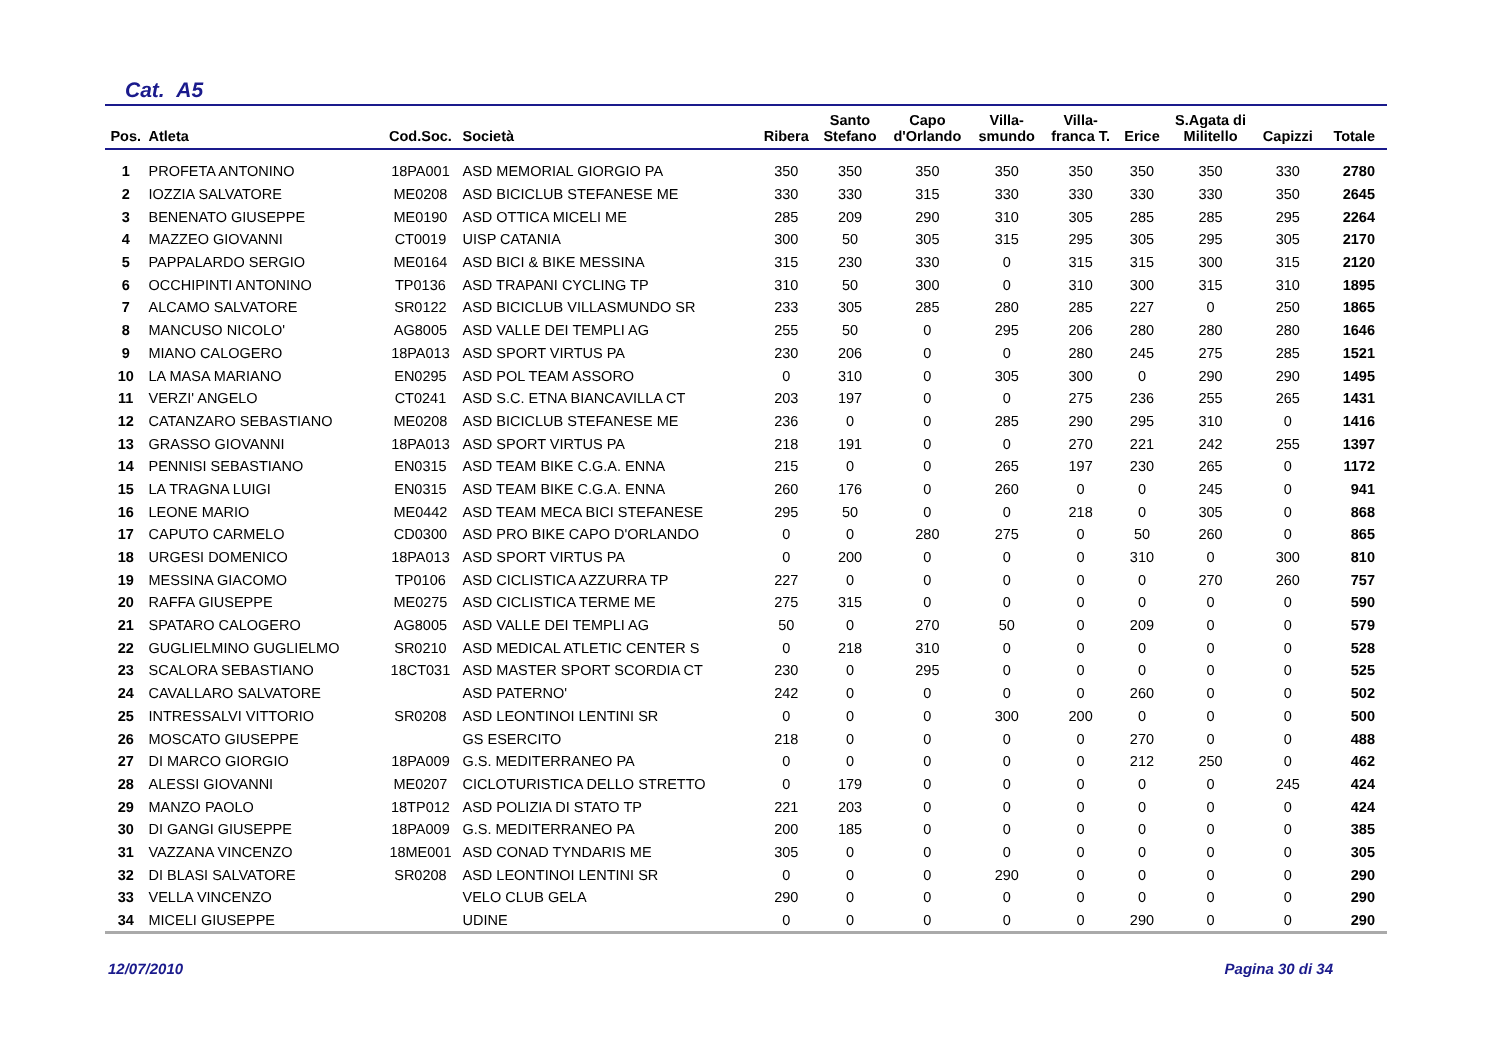Cat. A5
| Pos. | Atleta | Cod.Soc. | Società | Ribera | Santo Stefano | Capo d'Orlando | Villa- smundo | Villa- franca T. | Erice | S.Agata di Militello | Capizzi | Totale |
| --- | --- | --- | --- | --- | --- | --- | --- | --- | --- | --- | --- | --- |
| 1 | PROFETA ANTONINO | 18PA001 | ASD MEMORIAL GIORGIO PA | 350 | 350 | 350 | 350 | 350 | 350 | 350 | 330 | 2780 |
| 2 | IOZZIA SALVATORE | ME0208 | ASD BICICLUB STEFANESE ME | 330 | 330 | 315 | 330 | 330 | 330 | 330 | 350 | 2645 |
| 3 | BENENATO GIUSEPPE | ME0190 | ASD OTTICA MICELI ME | 285 | 209 | 290 | 310 | 305 | 285 | 285 | 295 | 2264 |
| 4 | MAZZEO GIOVANNI | CT0019 | UISP CATANIA | 300 | 50 | 305 | 315 | 295 | 305 | 295 | 305 | 2170 |
| 5 | PAPPALARDO SERGIO | ME0164 | ASD BICI & BIKE MESSINA | 315 | 230 | 330 | 0 | 315 | 315 | 300 | 315 | 2120 |
| 6 | OCCHIPINTI ANTONINO | TP0136 | ASD TRAPANI CYCLING TP | 310 | 50 | 300 | 0 | 310 | 300 | 315 | 310 | 1895 |
| 7 | ALCAMO SALVATORE | SR0122 | ASD BICICLUB VILLASMUNDO SR | 233 | 305 | 285 | 280 | 285 | 227 | 0 | 250 | 1865 |
| 8 | MANCUSO NICOLO' | AG8005 | ASD VALLE DEI TEMPLI AG | 255 | 50 | 0 | 295 | 206 | 280 | 280 | 280 | 1646 |
| 9 | MIANO CALOGERO | 18PA013 | ASD SPORT VIRTUS PA | 230 | 206 | 0 | 0 | 280 | 245 | 275 | 285 | 1521 |
| 10 | LA MASA MARIANO | EN0295 | ASD POL TEAM ASSORO | 0 | 310 | 0 | 305 | 300 | 0 | 290 | 290 | 1495 |
| 11 | VERZI' ANGELO | CT0241 | ASD S.C. ETNA BIANCAVILLA CT | 203 | 197 | 0 | 0 | 275 | 236 | 255 | 265 | 1431 |
| 12 | CATANZARO SEBASTIANO | ME0208 | ASD BICICLUB STEFANESE ME | 236 | 0 | 0 | 285 | 290 | 295 | 310 | 0 | 1416 |
| 13 | GRASSO GIOVANNI | 18PA013 | ASD SPORT VIRTUS PA | 218 | 191 | 0 | 0 | 270 | 221 | 242 | 255 | 1397 |
| 14 | PENNISI SEBASTIANO | EN0315 | ASD TEAM BIKE C.G.A. ENNA | 215 | 0 | 0 | 265 | 197 | 230 | 265 | 0 | 1172 |
| 15 | LA TRAGNA LUIGI | EN0315 | ASD TEAM BIKE C.G.A. ENNA | 260 | 176 | 0 | 260 | 0 | 0 | 245 | 0 | 941 |
| 16 | LEONE MARIO | ME0442 | ASD TEAM MECA BICI STEFANESE | 295 | 50 | 0 | 0 | 218 | 0 | 305 | 0 | 868 |
| 17 | CAPUTO CARMELO | CD0300 | ASD PRO BIKE CAPO D'ORLANDO | 0 | 0 | 280 | 275 | 0 | 50 | 260 | 0 | 865 |
| 18 | URGESI DOMENICO | 18PA013 | ASD SPORT VIRTUS PA | 0 | 200 | 0 | 0 | 0 | 310 | 0 | 300 | 810 |
| 19 | MESSINA GIACOMO | TP0106 | ASD CICLISTICA AZZURRA TP | 227 | 0 | 0 | 0 | 0 | 0 | 270 | 260 | 757 |
| 20 | RAFFA GIUSEPPE | ME0275 | ASD CICLISTICA TERME ME | 275 | 315 | 0 | 0 | 0 | 0 | 0 | 0 | 590 |
| 21 | SPATARO CALOGERO | AG8005 | ASD VALLE DEI TEMPLI AG | 50 | 0 | 270 | 50 | 0 | 209 | 0 | 0 | 579 |
| 22 | GUGLIELMINO GUGLIELMO | SR0210 | ASD MEDICAL ATLETIC CENTER S | 0 | 218 | 310 | 0 | 0 | 0 | 0 | 0 | 528 |
| 23 | SCALORA SEBASTIANO | 18CT031 | ASD MASTER SPORT SCORDIA CT | 230 | 0 | 295 | 0 | 0 | 0 | 0 | 0 | 525 |
| 24 | CAVALLARO SALVATORE | | ASD PATERNO' | 242 | 0 | 0 | 0 | 0 | 260 | 0 | 0 | 502 |
| 25 | INTRESSALVI VITTORIO | SR0208 | ASD LEONTINOI LENTINI SR | 0 | 0 | 0 | 300 | 200 | 0 | 0 | 0 | 500 |
| 26 | MOSCATO GIUSEPPE | | GS ESERCITO | 218 | 0 | 0 | 0 | 0 | 270 | 0 | 0 | 488 |
| 27 | DI MARCO GIORGIO | 18PA009 | G.S. MEDITERRANEO PA | 0 | 0 | 0 | 0 | 0 | 212 | 250 | 0 | 462 |
| 28 | ALESSI GIOVANNI | ME0207 | CICLOTURISTICA DELLO STRETTO | 0 | 179 | 0 | 0 | 0 | 0 | 0 | 245 | 424 |
| 29 | MANZO PAOLO | 18TP012 | ASD POLIZIA DI STATO TP | 221 | 203 | 0 | 0 | 0 | 0 | 0 | 0 | 424 |
| 30 | DI GANGI GIUSEPPE | 18PA009 | G.S. MEDITERRANEO PA | 200 | 185 | 0 | 0 | 0 | 0 | 0 | 0 | 385 |
| 31 | VAZZANA VINCENZO | 18ME001 | ASD CONAD TYNDARIS ME | 305 | 0 | 0 | 0 | 0 | 0 | 0 | 0 | 305 |
| 32 | DI BLASI SALVATORE | SR0208 | ASD LEONTINOI LENTINI SR | 0 | 0 | 0 | 290 | 0 | 0 | 0 | 0 | 290 |
| 33 | VELLA VINCENZO | | VELO CLUB GELA | 290 | 0 | 0 | 0 | 0 | 0 | 0 | 0 | 290 |
| 34 | MICELI GIUSEPPE | | UDINE | 0 | 0 | 0 | 0 | 0 | 290 | 0 | 0 | 290 |
12/07/2010 Pagina 30 di 34